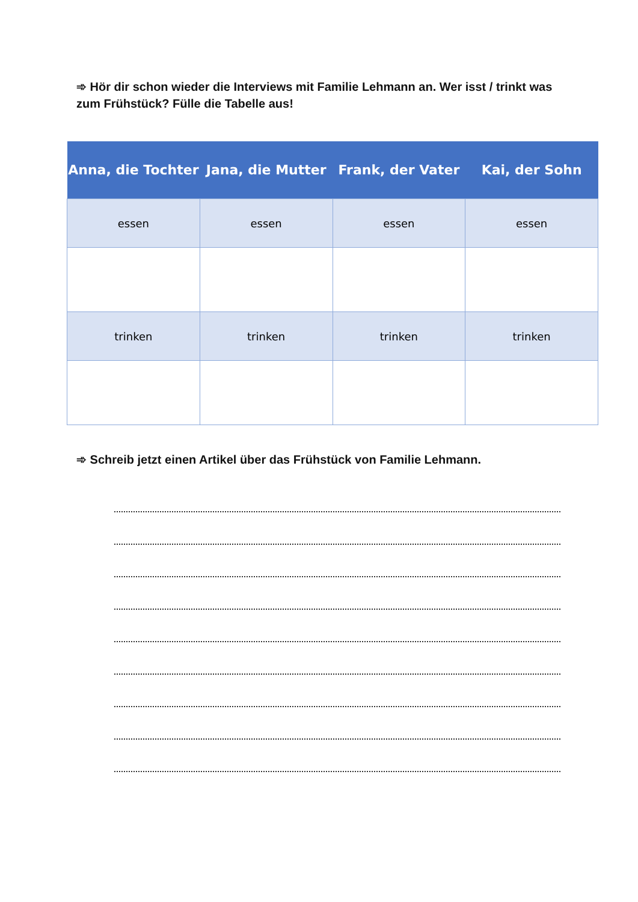➾ Hör dir schon wieder die Interviews mit Familie Lehmann an. Wer isst / trinkt was zum Frühstück? Fülle die Tabelle aus!
| Anna, die Tochter | Jana, die Mutter | Frank, der Vater | Kai, der Sohn |
| --- | --- | --- | --- |
| essen | essen | essen | essen |
| trinken | trinken | trinken | trinken |
➾ Schreib jetzt einen Artikel über das Frühstück von Familie Lehmann.